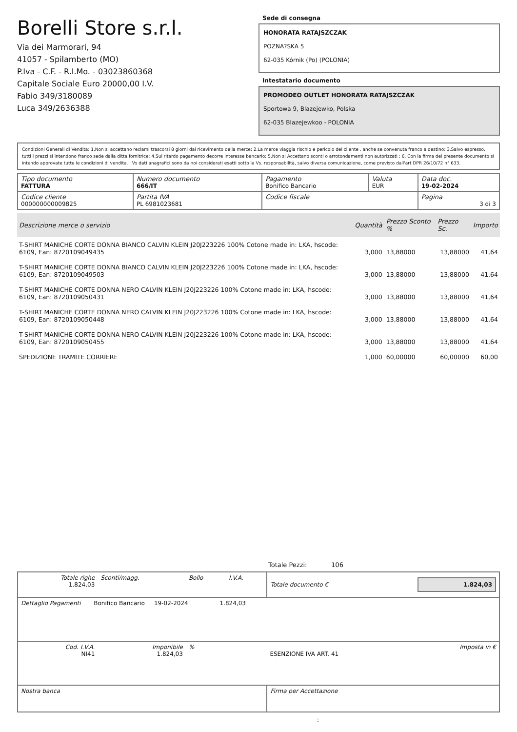Borelli Store s.r.l.
Via dei Marmorari, 94
41057 - Spilamberto (MO)
P.Iva - C.F. - R.I.Mo. - 03023860368
Capitale Sociale Euro 20000,00 I.V.
Fabio 349/3180089
Luca 349/2636388
Sede di consegna
HONORATA RATAJSZCZAK
POZNA?SKA 5
62-035 Kórnik (Po) (POLONIA)
Intestatario documento
PROMODEO OUTLET HONORATA RATAJSZCZAK
Sportowa 9, Blazejewko, Polska
62-035 Blazejewkoo - POLONIA
Condizioni Generali di Vendita: 1.Non si accettano reclami trascorsi 8 giorni dal ricevimento della merce; 2.La merce viaggia rischio e pericolo del cliente , anche se convenuta franco a destino; 3.Salvo espresso, tutti i prezzi si intendono franco sede dalla ditta fornitrice; 4.Sul ritardo pagamento decorre interesse bancario; 5.Non si Accettano sconti o arrotondamenti non autorizzati ; 6. Con la firma del presente documento si intendo approvate tutte le condizioni di vendita. I Vs dati anagrafici sono da noi considerati esatti sotto la Vs. responsabilità, salvo diversa comunicazione, come previsto dall'art DPR 26/10/72 n° 633.
| Tipo documento FATTURA | Numero documento 666/IT | Pagamento Bonifico Bancario | Valuta EUR | Data doc. 19-02-2024 |
| Codice cliente 000000000009825 | Partita IVA PL 6981023681 | Codice fiscale | | Pagina 3 di 3 |
| Descrizione merce o servizio | Quantità | Prezzo Sconto % | Prezzo Sc. | Importo |
| --- | --- | --- | --- | --- |
| T-SHIRT MANICHE CORTE DONNA BIANCO CALVIN KLEIN J20J223226 100% Cotone made in: LKA, hscode: 6109, Ean: 8720109049435 | 3,000 | 13,88000 | 13,88000 | 41,64 |
| T-SHIRT MANICHE CORTE DONNA BIANCO CALVIN KLEIN J20J223226 100% Cotone made in: LKA, hscode: 6109, Ean: 8720109049503 | 3,000 | 13,88000 | 13,88000 | 41,64 |
| T-SHIRT MANICHE CORTE DONNA NERO CALVIN KLEIN J20J223226 100% Cotone made in: LKA, hscode: 6109, Ean: 8720109050431 | 3,000 | 13,88000 | 13,88000 | 41,64 |
| T-SHIRT MANICHE CORTE DONNA NERO CALVIN KLEIN J20J223226 100% Cotone made in: LKA, hscode: 6109, Ean: 8720109050448 | 3,000 | 13,88000 | 13,88000 | 41,64 |
| T-SHIRT MANICHE CORTE DONNA NERO CALVIN KLEIN J20J223226 100% Cotone made in: LKA, hscode: 6109, Ean: 8720109050455 | 3,000 | 13,88000 | 13,88000 | 41,64 |
| SPEDIZIONE TRAMITE CORRIERE | 1,000 | 60,00000 | 60,00000 | 60,00 |
Totale Pezzi: 106
| Totale righe 1.824,03 | Sconti/magg. | Bollo | I.V.A. | Totale documento € | 1.824,03 |
| Dettaglio Pagamenti Bonifico Bancario 19-02-2024 1.824,03 | | | | | |
| Cod. I.V.A. NI41 | Imponibile 1.824,03 | % | | ESENZIONE IVA ART. 41 | Imposta in € |
| Nostra banca | | | | Firma per Accettazione | |
: